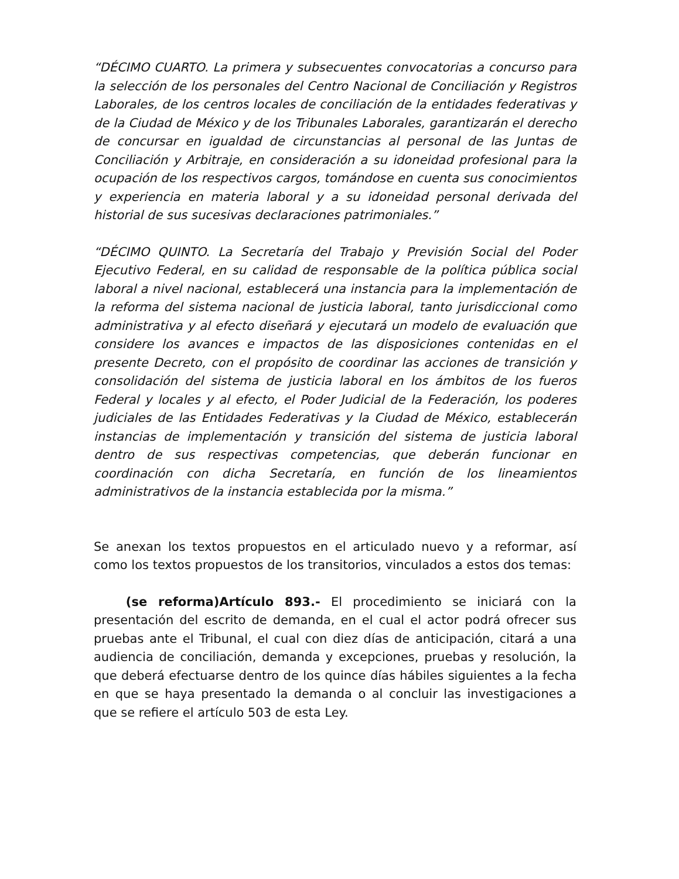“DÉCIMO CUARTO. La primera y subsecuentes convocatorias a concurso para la selección de los personales del Centro Nacional de Conciliación y Registros Laborales, de los centros locales de conciliación de la entidades federativas y de la Ciudad de México y de los Tribunales Laborales, garantizarán el derecho de concursar en igualdad de circunstancias al personal de las Juntas de Conciliación y Arbitraje, en consideración a su idoneidad profesional para la ocupación de los respectivos cargos, tomándose en cuenta sus conocimientos y experiencia en materia laboral y a su idoneidad personal derivada del historial de sus sucesivas declaraciones patrimoniales.”
“DÉCIMO QUINTO. La Secretaría del Trabajo y Previsión Social del Poder Ejecutivo Federal, en su calidad de responsable de la política pública social laboral a nivel nacional, establecerá una instancia para la implementación de la reforma del sistema nacional de justicia laboral, tanto jurisdiccional como administrativa y al efecto diseñará y ejecutará un modelo de evaluación que considere los avances e impactos de las disposiciones contenidas en el presente Decreto, con el propósito de coordinar las acciones de transición y consolidación del sistema de justicia laboral en los ámbitos de los fueros Federal y locales y al efecto, el Poder Judicial de la Federación, los poderes judiciales de las Entidades Federativas y la Ciudad de México, establecerán instancias de implementación y transición del sistema de justicia laboral dentro de sus respectivas competencias, que deberán funcionar en coordinación con dicha Secretaría, en función de los lineamientos administrativos de la instancia establecida por la misma.”
Se anexan los textos propuestos en el articulado nuevo y a reformar, así como los textos propuestos de los transitorios, vinculados a estos dos temas:
(se reforma)Artículo 893.- El procedimiento se iniciará con la presentación del escrito de demanda, en el cual el actor podrá ofrecer sus pruebas ante el Tribunal, el cual con diez días de anticipación, citará a una audiencia de conciliación, demanda y excepciones, pruebas y resolución, la que deberá efectuarse dentro de los quince días hábiles siguientes a la fecha en que se haya presentado la demanda o al concluir las investigaciones a que se refiere el artículo 503 de esta Ley.